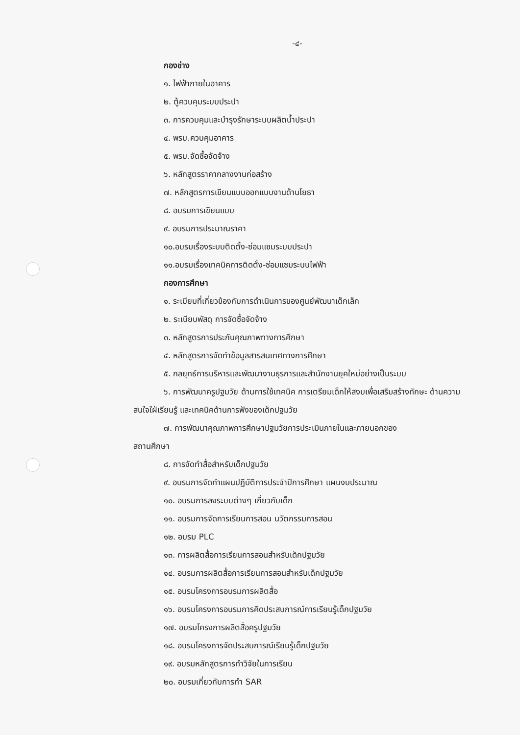-๔-
กองช่าง
๑. ไฟฟ้าภายในอาคาร
๒. ตู้ควบคุมระบบประปา
๓. การควบคุมและบำรุงรักษาระบบผลิตน้ำประปา
๔. พรบ.ควบคุมอาคาร
๕. พรบ.จัดซื้อจัดจ้าง
๖. หลักสูตรราคากลางงานก่อสร้าง
๗. หลักสูตรการเขียนแบบออกแบบงานด้านโยธา
๘. อบรมการเขียนแบบ
๙. อบรมการประมาณราคา
๑๐.อบรมเรื่องระบบติดตั้ง-ซ่อมแซมระบบประปา
๑๑.อบรมเรื่องเทคนิคการติดตั้ง-ซ่อมแซมระบบไฟฟ้า
กองการศึกษา
๑. ระเบียบที่เกี่ยวข้องกับการดำเนินการของศูนย์พัฒนาเด็กเล็ก
๒. ระเบียบพัสดุ การจัดซื้อจัดจ้าง
๓. หลักสูตรการประกันคุณภาพทางการศึกษา
๔. หลักสูตรการจัดทำข้อมูลสารสนเทศทางการศึกษา
๕. กลยุทธ์การบริหารและพัฒนางานธุรการและสำนักงานยุคใหม่อย่างเป็นระบบ
๖. การพัฒนาครูปฐมวัย ด้านการใช้เทคนิค การเตรียมเด็กให้สงบเพื่อเสริมสร้างทักษะ ด้านความสนใจใฝ่เรียนรู้ และเทคนิคด้านการฟังของเด็กปฐมวัย
๗. การพัฒนาคุณภาพการศึกษาปฐมวัยการประเมินภายในและภายนอกของ
สถานศึกษา
๘. การจัดทำสื่อสำหรับเด็กปฐมวัย
๙. อบรมการจัดทำแผนปฏิบัติการประจำปีการศึกษา แผนงบประมาณ
๑๐. อบรมการลงระบบต่างๆ เกี่ยวกับเด็ก
๑๑. อบรมการจัดการเรียนการสอน นวัตกรรมการสอน
๑๒. อบรม PLC
๑๓. การผลิตสื่อการเรียนการสอนสำหรับเด็กปฐมวัย
๑๔. อบรมการผลิตสื่อการเรียนการสอนสำหรับเด็กปฐมวัย
๑๕. อบรมโครงการอบรมการผลิตสื่อ
๑๖. อบรมโครงการอบรมการคิดประสบการณ์การเรียนรู้เด็กปฐมวัย
๑๗. อบรมโครงการผลิตสื่อครูปฐมวัย
๑๘. อบรมโครงการจัดประสบการณ์เรียนรู้เด็กปฐมวัย
๑๙. อบรมหลักสูตรการทำวิจัยในการเรียน
๒๐. อบรมเกี่ยวกับการทำ SAR